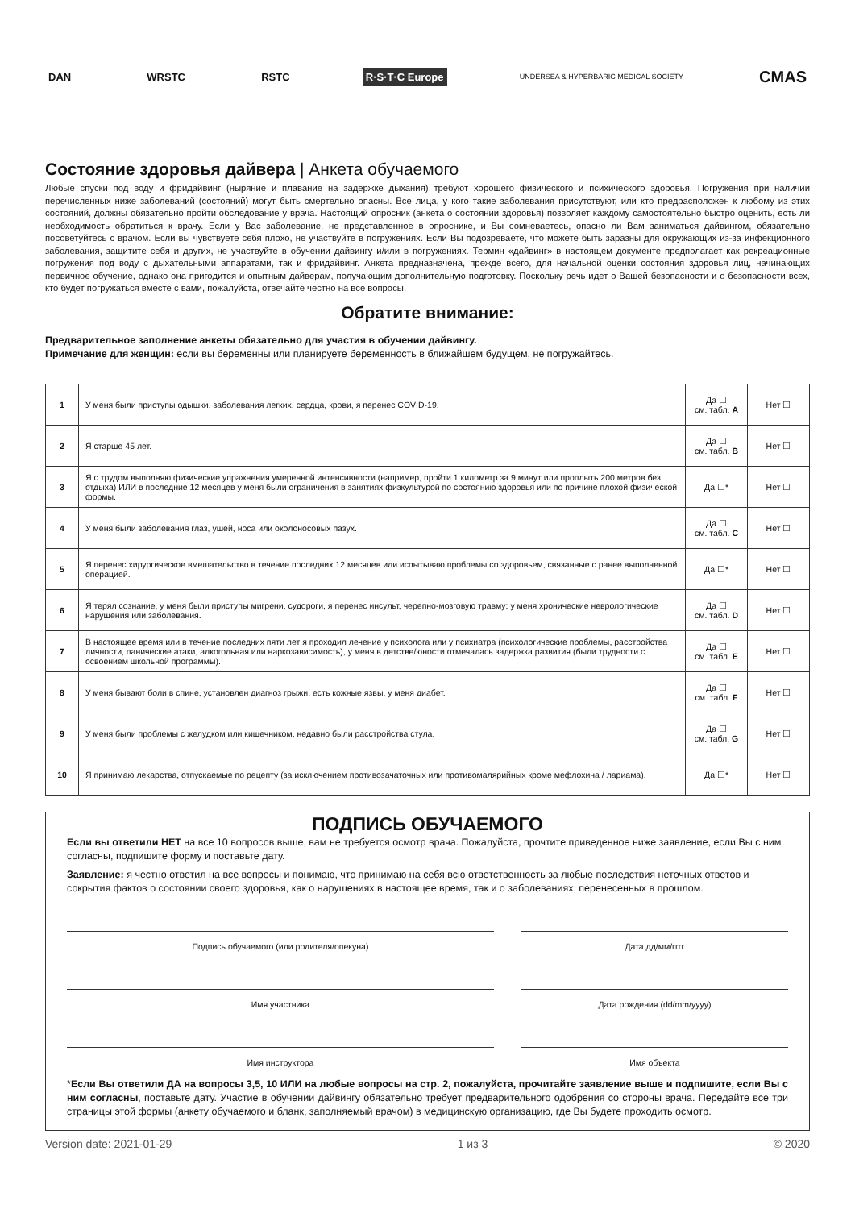DAN WRSTC RSTC R·S·T·C Europe
UNDERSEA & HYPERBARIC MEDICAL SOCIETY
CMAS
Состояние здоровья дайвера | Анкета обучаемого
Любые спуски под воду и фридайвинг (ныряние и плавание на задержке дыхания) требуют хорошего физического и психического здоровья. Погружения при наличии перечисленных ниже заболеваний (состояний) могут быть смертельно опасны. Все лица, у кого такие заболевания присутствуют, или кто предрасположен к любому из этих состояний, должны обязательно пройти обследование у врача. Настоящий опросник (анкета о состоянии здоровья) позволяет каждому самостоятельно быстро оценить, есть ли необходимость обратиться к врачу. Если у Вас заболевание, не представленное в опроснике, и Вы сомневаетесь, опасно ли Вам заниматься дайвингом, обязательно посоветуйтесь с врачом. Если вы чувствуете себя плохо, не участвуйте в погружениях. Если Вы подозреваете, что можете быть заразны для окружающих из-за инфекционного заболевания, защитите себя и других, не участвуйте в обучении дайвингу и/или в погружениях. Термин «дайвинг» в настоящем документе предполагает как рекреационные погружения под воду с дыхательными аппаратами, так и фридайвинг. Анкета предназначена, прежде всего, для начальной оценки состояния здоровья лиц, начинающих первичное обучение, однако она пригодится и опытным дайверам, получающим дополнительную подготовку. Поскольку речь идет о Вашей безопасности и о безопасности всех, кто будет погружаться вместе с вами, пожалуйста, отвечайте честно на все вопросы.
Обратите внимание:
Предварительное заполнение анкеты обязательно для участия в обучении дайвингу.
Примечание для женщин: если вы беременны или планируете беременность в ближайшем будущем, не погружайтесь.
| 1 | У меня были приступы одышки, заболевания легких, сердца, крови, я перенес COVID-19. | Да ☐ см. табл. A | Нет ☐ |
| 2 | Я старше 45 лет. | Да ☐ см. табл. B | Нет ☐ |
| 3 | Я с трудом выполняю физические упражнения умеренной интенсивности (например, пройти 1 километр за 9 минут или проплыть 200 метров без отдыха) ИЛИ в последние 12 месяцев у меня были ограничения в занятиях физкультурой по состоянию здоровья или по причине плохой физической формы. | Да ☐* | Нет ☐ |
| 4 | У меня были заболевания глаз, ушей, носа или околоносовых пазух. | Да ☐ см. табл. C | Нет ☐ |
| 5 | Я перенес хирургическое вмешательство в течение последних 12 месяцев или испытываю проблемы со здоровьем, связанные с ранее выполненной операцией. | Да ☐* | Нет ☐ |
| 6 | Я терял сознание, у меня были приступы мигрени, судороги, я перенес инсульт, черепно-мозговую травму; у меня хронические неврологические нарушения или заболевания. | Да ☐ см. табл. D | Нет ☐ |
| 7 | В настоящее время или в течение последних пяти лет я проходил лечение у психолога или у психиатра (психологические проблемы, расстройства личности, панические атаки, алкогольная или наркозависимость), у меня в детстве/юности отмечалась задержка развития (были трудности с освоением школьной программы). | Да ☐ см. табл. E | Нет ☐ |
| 8 | У меня бывают боли в спине, установлен диагноз грыжи, есть кожные язвы, у меня диабет. | Да ☐ см. табл. F | Нет ☐ |
| 9 | У меня были проблемы с желудком или кишечником, недавно были расстройства стула. | Да ☐ см. табл. G | Нет ☐ |
| 10 | Я принимаю лекарства, отпускаемые по рецепту (за исключением противозачаточных или противомалярийных кроме мефлохина / лариама). | Да ☐* | Нет ☐ |
ПОДПИСЬ ОБУЧАЕМОГО
Если вы ответили НЕТ на все 10 вопросов выше, вам не требуется осмотр врача. Пожалуйста, прочтите приведенное ниже заявление, если Вы с ним согласны, подпишите форму и поставьте дату.
Заявление: я честно ответил на все вопросы и понимаю, что принимаю на себя всю ответственность за любые последствия неточных ответов и сокрытия фактов о состоянии своего здоровья, как о нарушениях в настоящее время, так и о заболеваниях, перенесенных в прошлом.
Подпись обучаемого (или родителя/опекуна)
Дата дд/мм/гггг
Имя участника Дата рождения (dd/mm/yyyy)
Имя инструктора Имя объекта
*Если Вы ответили ДА на вопросы 3,5, 10 ИЛИ на любые вопросы на стр. 2, пожалуйста, прочитайте заявление выше и подпишите, если Вы с ним согласны, поставьте дату. Участие в обучении дайвингу обязательно требует предварительного одобрения со стороны врача. Передайте все три страницы этой формы (анкету обучаемого и бланк, заполняемый врачом) в медицинскую организацию, где Вы будете проходить осмотр.
Version date: 2021-01-29 1 из 3 © 2020